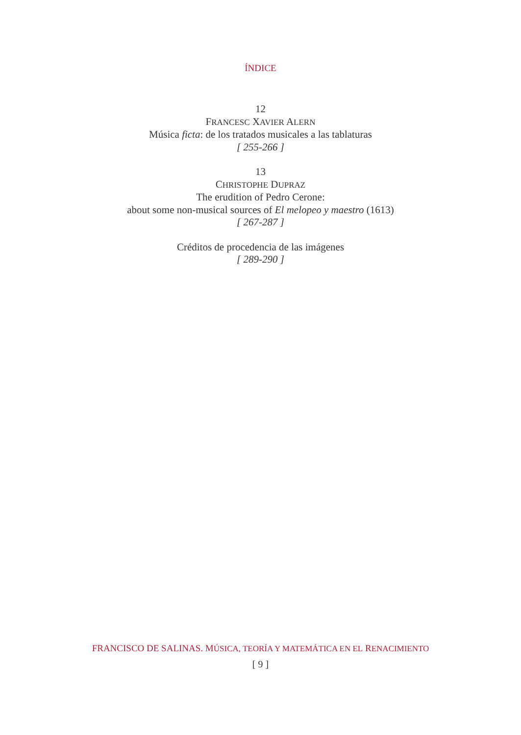ÍNDICE
12
FRANCESC XAVIER ALERN
Música ficta: de los tratados musicales a las tablaturas
[ 255-266 ]
13
CHRISTOPHE DUPRAZ
The erudition of Pedro Cerone:
about some non-musical sources of El melopeo y maestro (1613)
[ 267-287 ]
Créditos de procedencia de las imágenes
[ 289-290 ]
FRANCISCO DE SALINAS. MÚSICA, TEORÍA Y MATEMÁTICA EN EL RENACIMIENTO
[ 9 ]